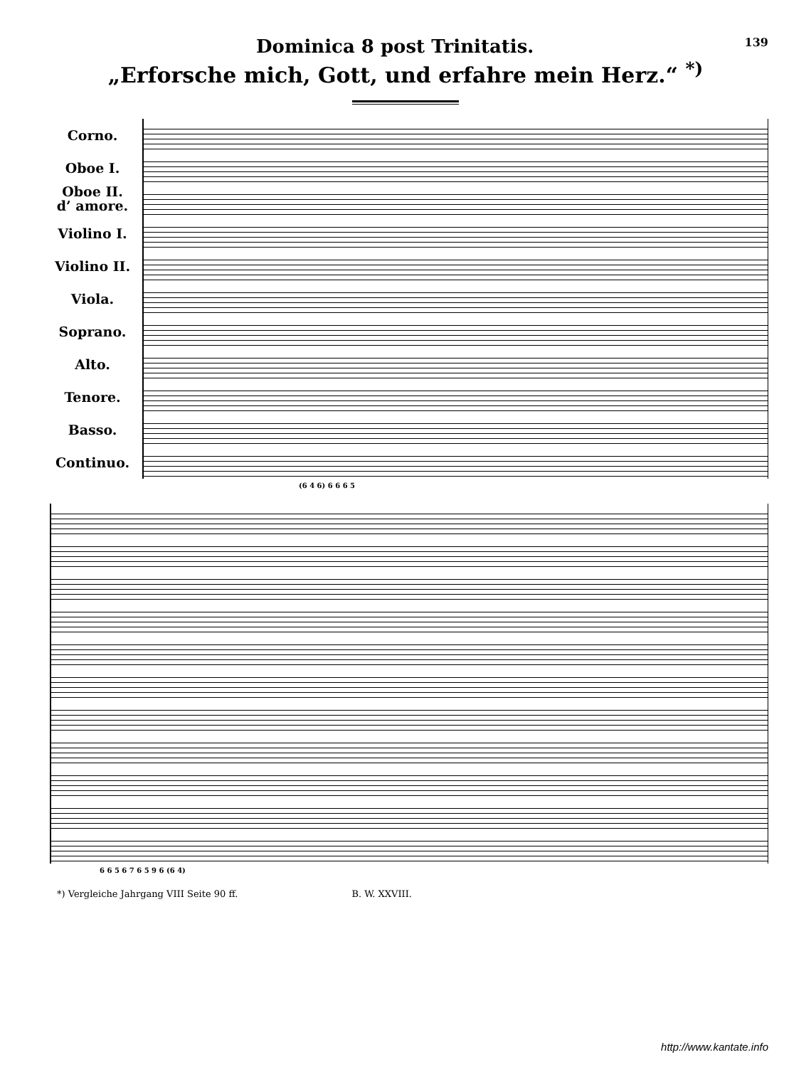Dominica 8 post Trinitatis.
139
„Erforsche mich, Gott, und erfahre mein Herz.“ <sup>*)</sup>
Corno.
Oboe I.
Oboe II.
d’ amore.
Violino I.
Violino II.
Viola.
Soprano.
Alto.
Tenore.
Basso.
Continuo.
(6 4 6) 6 6 6 5
6 6 5 6 7 6 5 9 6 (6 4)
*) Vergleiche Jahrgang VIII Seite 90 ff. B. W. XXVIII.
http://www.kantate.info